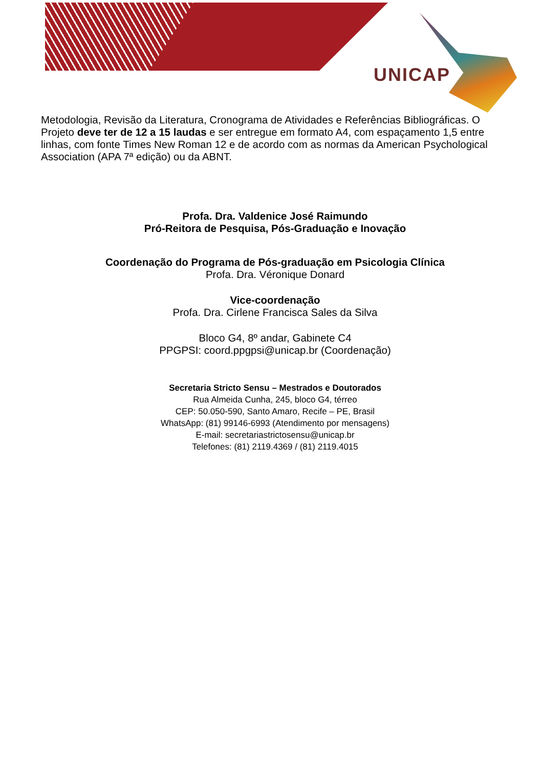UNICAP
Metodologia, Revisão da Literatura, Cronograma de Atividades e Referências Bibliográficas. O Projeto deve ter de 12 a 15 laudas e ser entregue em formato A4, com espaçamento 1,5 entre linhas, com fonte Times New Roman 12 e de acordo com as normas da American Psychological Association (APA 7ª edição) ou da ABNT.
Profa. Dra. Valdenice José Raimundo
Pró-Reitora de Pesquisa, Pós-Graduação e Inovação
Coordenação do Programa de Pós-graduação em Psicologia Clínica
Profa. Dra. Véronique Donard
Vice-coordenação
Profa. Dra. Cirlene Francisca Sales da Silva
Bloco G4, 8º andar, Gabinete C4
PPGPSI: coord.ppgpsi@unicap.br (Coordenação)
Secretaria Stricto Sensu – Mestrados e Doutorados
Rua Almeida Cunha, 245, bloco G4, térreo
CEP: 50.050-590, Santo Amaro, Recife – PE, Brasil
WhatsApp: (81) 99146-6993 (Atendimento por mensagens)
E-mail: secretariastrictosensu@unicap.br
Telefones: (81) 2119.4369 / (81) 2119.4015